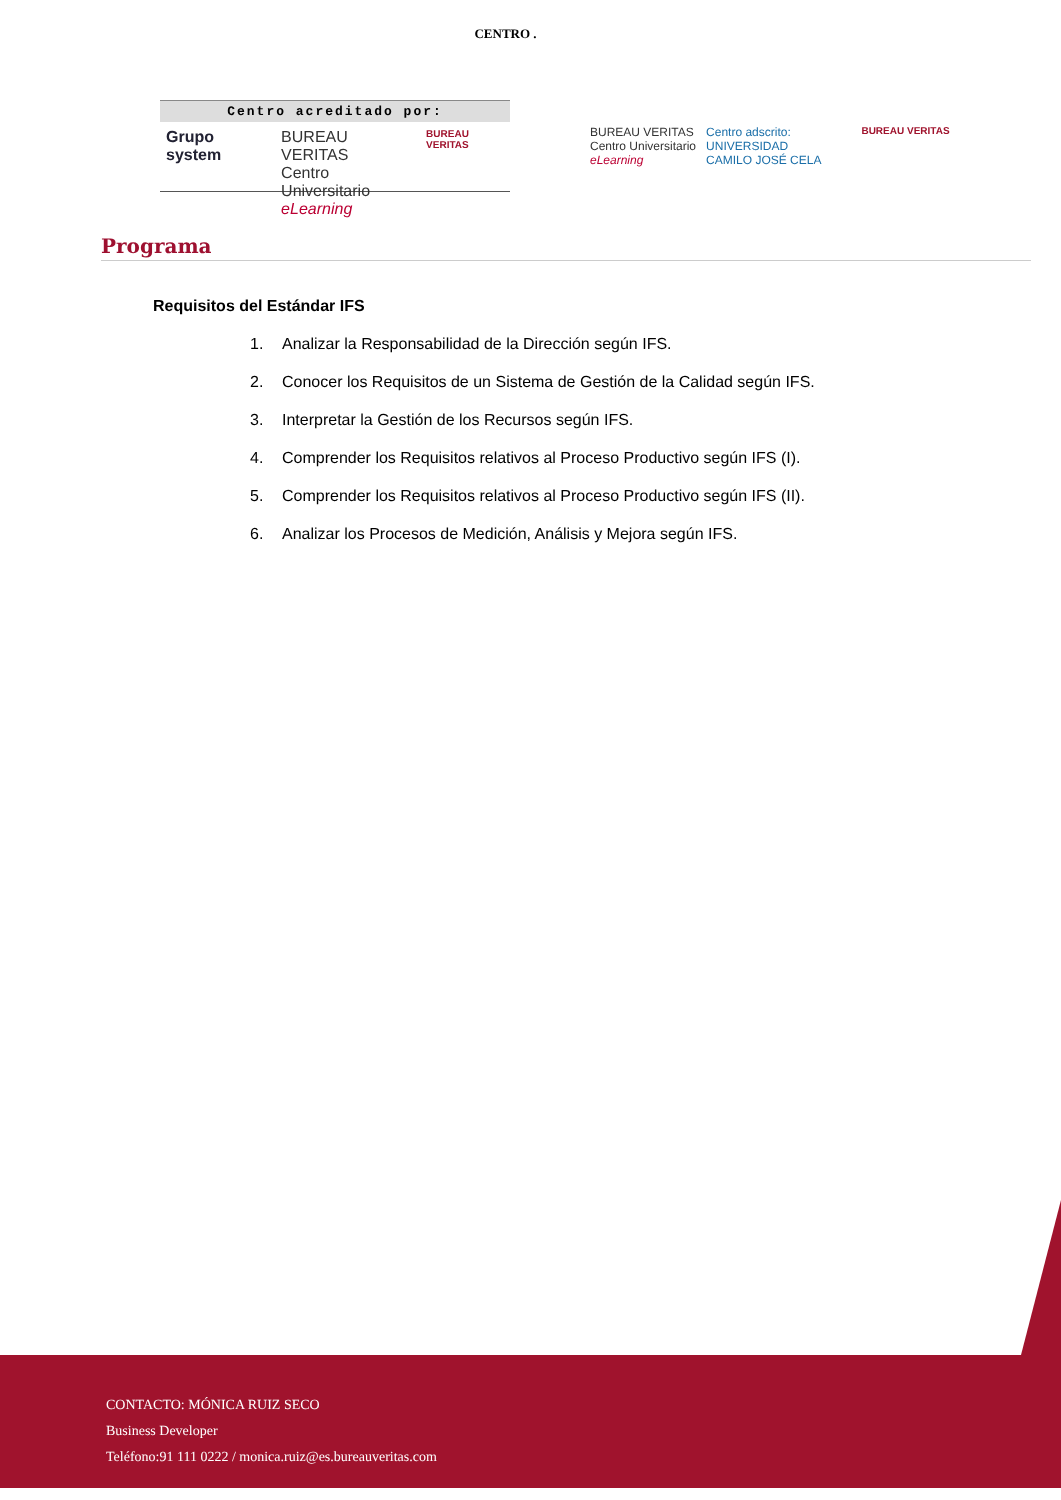CENTRO .
Centro acreditado por:
Grupo system BUREAU VERITAS
Centro Universitario
eLearning
BUREAU VERITAS
BUREAU VERITAS
Centro Universitario
eLearning
Centro adscrito:
UNIVERSIDAD
CAMILO JOSÉ CELA
BUREAU VERITAS
Programa
Requisitos del Estándar IFS
1. Analizar la Responsabilidad de la Dirección según IFS.
2. Conocer los Requisitos de un Sistema de Gestión de la Calidad según IFS.
3. Interpretar la Gestión de los Recursos según IFS.
4. Comprender los Requisitos relativos al Proceso Productivo según IFS (I).
5. Comprender los Requisitos relativos al Proceso Productivo según IFS (II).
6. Analizar los Procesos de Medición, Análisis y Mejora según IFS.
CONTACTO: MÓNICA RUIZ SECO
Business Developer
Teléfono:91 111 0222 / monica.ruiz@es.bureauveritas.com